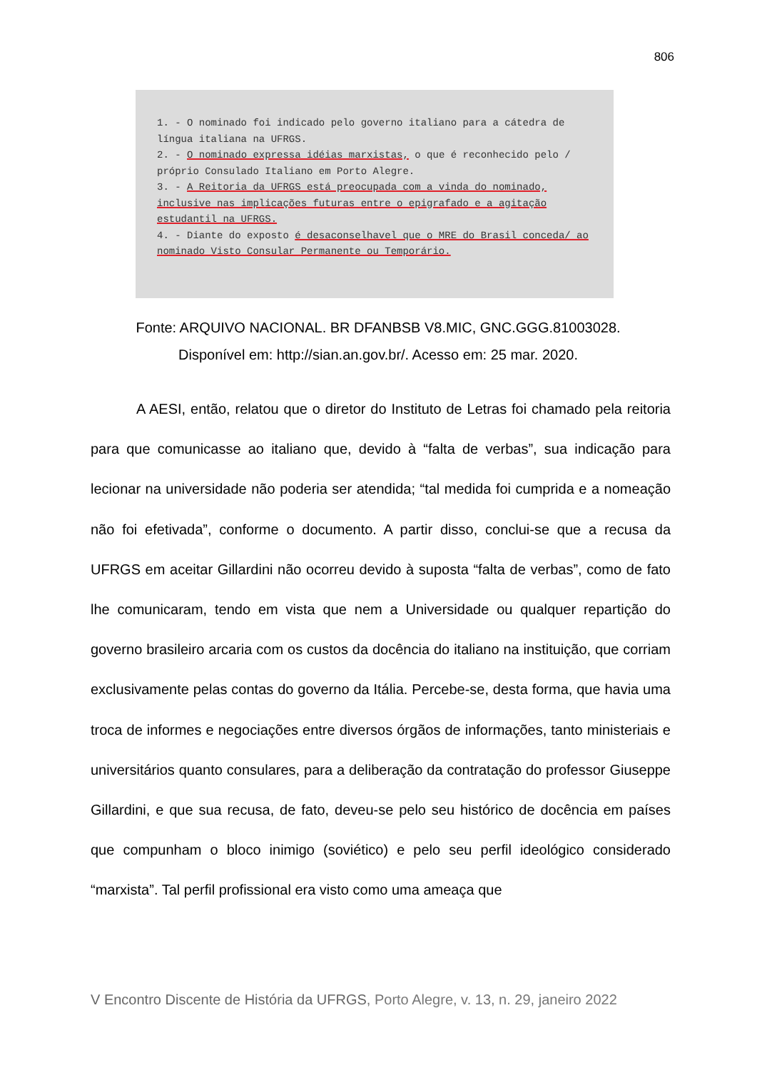806
1. - O nominado foi indicado pelo governo italiano para a cátedra de língua italiana na UFRGS.
2. - O nominado expressa idéias marxistas, o que é reconhecido pelo / próprio Consulado Italiano em Porto Alegre.
3. - A Reitoria da UFRGS está preocupada com a vinda do nominado, inclusive nas implicações futuras entre o epigrafado e a agitação estudantil na UFRGS.
4. - Diante do exposto é desaconselhavel que o MRE do Brasil conceda/ ao nominado Visto Consular Permanente ou Temporário.
Fonte: ARQUIVO NACIONAL. BR DFANBSB V8.MIC, GNC.GGG.81003028.
Disponível em: http://sian.an.gov.br/. Acesso em: 25 mar. 2020.
A AESI, então, relatou que o diretor do Instituto de Letras foi chamado pela reitoria para que comunicasse ao italiano que, devido à “falta de verbas”, sua indicação para lecionar na universidade não poderia ser atendida; “tal medida foi cumprida e a nomeação não foi efetivada”, conforme o documento. A partir disso, conclui-se que a recusa da UFRGS em aceitar Gillardini não ocorreu devido à suposta “falta de verbas”, como de fato lhe comunicaram, tendo em vista que nem a Universidade ou qualquer repartição do governo brasileiro arcaria com os custos da docência do italiano na instituição, que corriam exclusivamente pelas contas do governo da Itália. Percebe-se, desta forma, que havia uma troca de informes e negociações entre diversos órgãos de informações, tanto ministeriais e universitários quanto consulares, para a deliberação da contratação do professor Giuseppe Gillardini, e que sua recusa, de fato, deveu-se pelo seu histórico de docência em países que compunham o bloco inimigo (soviético) e pelo seu perfil ideológico considerado “marxista”. Tal perfil profissional era visto como uma ameaça que
V Encontro Discente de História da UFRGS, Porto Alegre, v. 13, n. 29, janeiro 2022